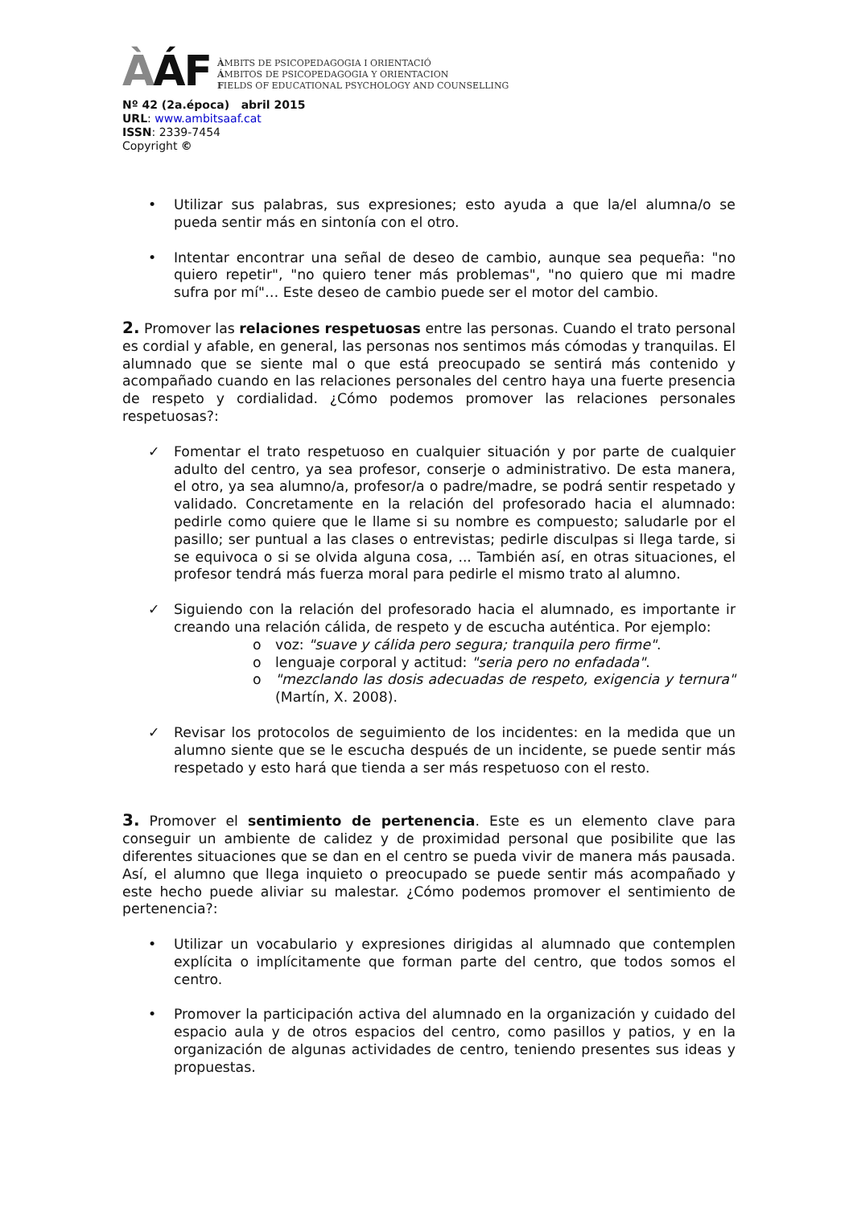ÀÁF
ÀMBITS DE PSICOPEDAGOGIA I ORIENTACIÓ
ÁMBITOS DE PSICOPEDAGOGIA Y ORIENTACION
FIELDS OF EDUCATIONAL PSYCHOLOGY AND COUNSELLING
Nº 42 (2a.época) abril 2015
URL: www.ambitsaaf.cat
ISSN: 2339-7454
Copyright ©
• Utilizar sus palabras, sus expresiones; esto ayuda a que la/el alumna/o se pueda sentir más en sintonía con el otro.
• Intentar encontrar una señal de deseo de cambio, aunque sea pequeña: "no quiero repetir", "no quiero tener más problemas", "no quiero que mi madre sufra por mí"… Este deseo de cambio puede ser el motor del cambio.
2. Promover las relaciones respetuosas entre las personas. Cuando el trato personal es cordial y afable, en general, las personas nos sentimos más cómodas y tranquilas. El alumnado que se siente mal o que está preocupado se sentirá más contenido y acompañado cuando en las relaciones personales del centro haya una fuerte presencia de respeto y cordialidad. ¿Cómo podemos promover las relaciones personales respetuosas?:
✓ Fomentar el trato respetuoso en cualquier situación y por parte de cualquier adulto del centro, ya sea profesor, conserje o administrativo. De esta manera, el otro, ya sea alumno/a, profesor/a o padre/madre, se podrá sentir respetado y validado. Concretamente en la relación del profesorado hacia el alumnado: pedirle como quiere que le llame si su nombre es compuesto; saludarle por el pasillo; ser puntual a las clases o entrevistas; pedirle disculpas si llega tarde, si se equivoca o si se olvida alguna cosa, ... También así, en otras situaciones, el profesor tendrá más fuerza moral para pedirle el mismo trato al alumno.
✓ Siguiendo con la relación del profesorado hacia el alumnado, es importante ir creando una relación cálida, de respeto y de escucha auténtica. Por ejemplo:
o voz: "suave y cálida pero segura; tranquila pero firme".
o lenguaje corporal y actitud: "seria pero no enfadada".
o "mezclando las dosis adecuadas de respeto, exigencia y ternura" (Martín, X. 2008).
✓ Revisar los protocolos de seguimiento de los incidentes: en la medida que un alumno siente que se le escucha después de un incidente, se puede sentir más respetado y esto hará que tienda a ser más respetuoso con el resto.
3. Promover el sentimiento de pertenencia. Este es un elemento clave para conseguir un ambiente de calidez y de proximidad personal que posibilite que las diferentes situaciones que se dan en el centro se pueda vivir de manera más pausada. Así, el alumno que llega inquieto o preocupado se puede sentir más acompañado y este hecho puede aliviar su malestar. ¿Cómo podemos promover el sentimiento de pertenencia?:
• Utilizar un vocabulario y expresiones dirigidas al alumnado que contemplen explícita o implícitamente que forman parte del centro, que todos somos el centro.
• Promover la participación activa del alumnado en la organización y cuidado del espacio aula y de otros espacios del centro, como pasillos y patios, y en la organización de algunas actividades de centro, teniendo presentes sus ideas y propuestas.